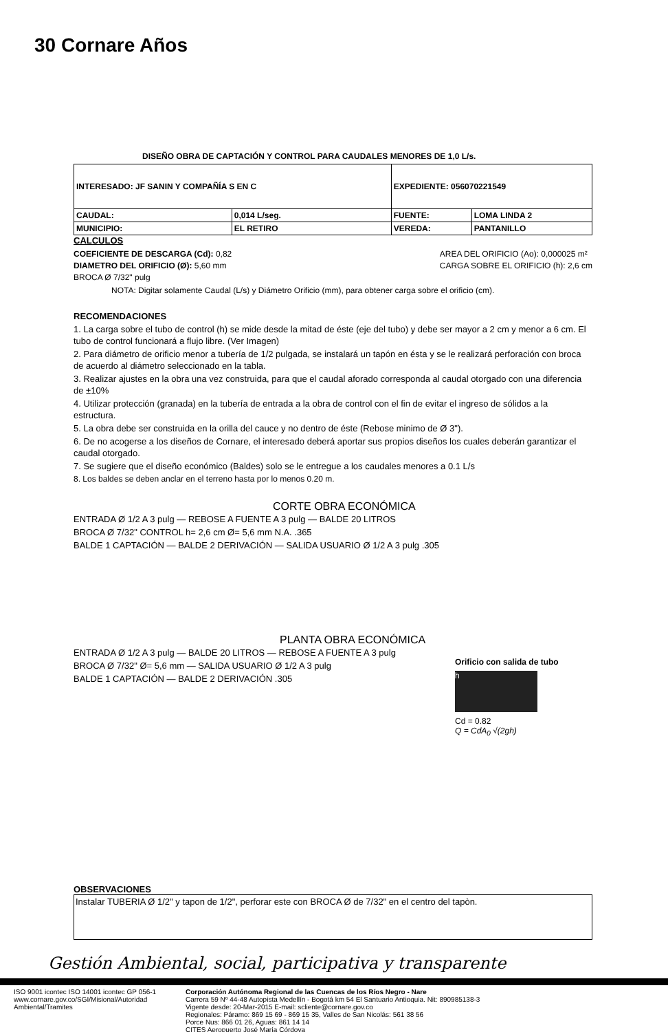30 Cornare Años
DISEÑO OBRA DE CAPTACIÓN Y CONTROL PARA CAUDALES MENORES DE 1,0 L/s.
| INTERESADO: JF SANIN Y COMPAÑÍA S EN C | | EXPEDIENTE: 056070221549 | |
| CAUDAL: | 0,014 L/seg. | FUENTE: | LOMA LINDA 2 |
| MUNICIPIO: | EL RETIRO | VEREDA: | PANTANILLO |
CALCULOS
COEFICIENTE DE DESCARGA (Cd): 0,82
DIAMETRO DEL ORIFICIO (Ø): 5,60 mm
BROCA Ø 7/32" pulg
AREA DEL ORIFICIO (Ao): 0,000025 m²
CARGA SOBRE EL ORIFICIO (h): 2,6 cm
NOTA: Digitar solamente Caudal (L/s) y Diámetro Orificio (mm), para obtener carga sobre el orificio (cm).
RECOMENDACIONES
1. La carga sobre el tubo de control (h) se mide desde la mitad de éste (eje del tubo) y debe ser mayor a 2 cm y menor a 6 cm. El tubo de control funcionará a flujo libre. (Ver Imagen)
2. Para diámetro de orificio menor a tubería de 1/2 pulgada, se instalará un tapón en ésta y se le realizará perforación con broca de acuerdo al diámetro seleccionado en la tabla.
3. Realizar ajustes en la obra una vez construida, para que el caudal aforado corresponda al caudal otorgado con una diferencia de ±10%
4. Utilizar protección (granada) en la tubería de entrada a la obra de control con el fin de evitar el ingreso de sólidos a la estructura.
5. La obra debe ser construida en la orilla del cauce y no dentro de éste (Rebose minimo de Ø 3").
6. De no acogerse a los diseños de Cornare, el interesado deberá aportar sus propios diseños los cuales deberán garantizar el caudal otorgado.
7. Se sugiere que el diseño económico (Baldes) solo se le entregue a los caudales menores a 0.1 L/s
8. Los baldes se deben anclar en el terreno hasta por lo menos 0.20 m.
CORTE OBRA ECONÓMICA
ENTRADA Ø 1/2 A 3 pulg — REBOSE A FUENTE A 3 pulg — BALDE 20 LITROS
BROCA Ø 7/32" CONTROL h= 2,6 cm Ø= 5,6 mm N.A. .365
BALDE 1 CAPTACIÓN — BALDE 2 DERIVACIÓN — SALIDA USUARIO Ø 1/2 A 3 pulg .305
PLANTA OBRA ECONÓMICA
ENTRADA Ø 1/2 A 3 pulg — BALDE 20 LITROS — REBOSE A FUENTE A 3 pulg
BROCA Ø 7/32" Ø= 5,6 mm — SALIDA USUARIO Ø 1/2 A 3 pulg
BALDE 1 CAPTACIÓN — BALDE 2 DERIVACIÓN .305
Orificio con salida de tubo
h
Cd = 0.82
Q = CdA<sub>0</sub> √(2gh)
OBSERVACIONES
Instalar TUBERIA Ø 1/2" y tapon de 1/2", perforar este con BROCA Ø de 7/32" en el centro del tapòn.
Gestión Ambiental, social, participativa y transparente
ISO 9001 icontec ISO 14001 icontec GP 056-1
www.cornare.gov.co/SGI/Misional/Autoridad Ambiental/Tramites
Corporación Autónoma Regional de las Cuencas de los Ríos Negro - Nare
Carrera 59 Nº 44-48 Autopista Medellín - Bogotá km 54 El Santuario Antioquia. Nit: 890985138-3
Vigente desde: 20-Mar-2015 E-mail: scliente@cornare.gov.co
Regionales: Páramo: 869 15 69 - 869 15 35, Valles de San Nicolás: 561 38 56
Porce Nus: 866 01 26, Aguas: 861 14 14
CITES Aeropuerto José María Córdova